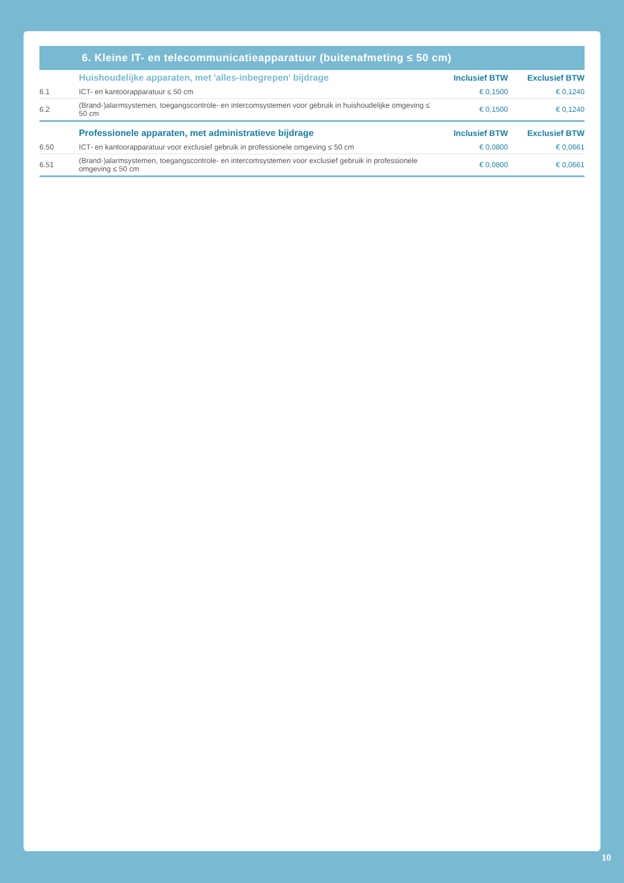6. Kleine IT- en telecommunicatieapparatuur (buitenafmeting ≤ 50 cm)
| | Huishoudelijke apparaten, met 'alles-inbegrepen' bijdrage | Inclusief BTW | Exclusief BTW |
| --- | --- | --- | --- |
| 6.1 | ICT- en kantoorapparatuur ≤ 50 cm | € 0,1500 | € 0,1240 |
| 6.2 | (Brand-)alarmsystemen, toegangscontrole- en intercomsystemen voor gebruik in huishoudelijke omgeving ≤ 50 cm | € 0,1500 | € 0,1240 |
| | Professionele apparaten, met administratieve bijdrage | Inclusief BTW | Exclusief BTW |
| 6.50 | ICT- en kantoorapparatuur voor exclusief gebruik in professionele omgeving ≤ 50 cm | € 0,0800 | € 0,0661 |
| 6.51 | (Brand-)alarmsystemen, toegangscontrole- en intercomsystemen voor exclusief gebruik in professionele omgeving ≤ 50 cm | € 0,0800 | € 0,0661 |
10